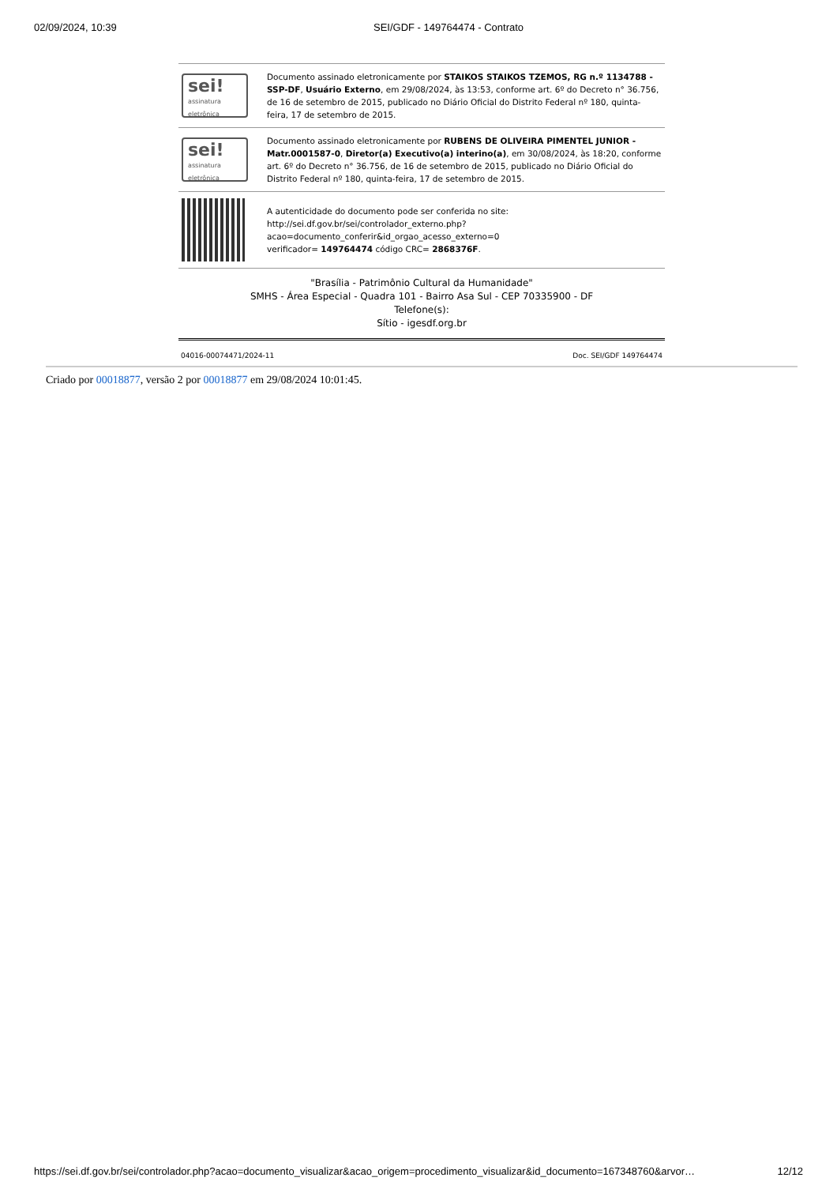02/09/2024, 10:39 SEI/GDF - 149764474 - Contrato
| sei! assinatura eletrônica | Documento assinado eletronicamente por STAIKOS STAIKOS TZEMOS, RG n.º 1134788 - SSP-DF , Usuário Externo , em 29/08/2024, às 13:53, conforme art. 6º do Decreto n° 36.756, de 16 de setembro de 2015, publicado no Diário Oficial do Distrito Federal nº 180, quinta-feira, 17 de setembro de 2015. |
| sei! assinatura eletrônica | Documento assinado eletronicamente por RUBENS DE OLIVEIRA PIMENTEL JUNIOR - Matr.0001587-0 , Diretor(a) Executivo(a) interino(a) , em 30/08/2024, às 18:20, conforme art. 6º do Decreto n° 36.756, de 16 de setembro de 2015, publicado no Diário Oficial do Distrito Federal nº 180, quinta-feira, 17 de setembro de 2015. |
| | A autenticidade do documento pode ser conferida no site: http://sei.df.gov.br/sei/controlador_externo.php? acao=documento_conferir&id_orgao_acesso_externo=0 verificador= 149764474 código CRC= 2868376F . |
"Brasília - Patrimônio Cultural da Humanidade"
SMHS - Área Especial - Quadra 101 - Bairro Asa Sul - CEP 70335900 - DF
Telefone(s):
Sítio - igesdf.org.br
04016-00074471/2024-11 Doc. SEI/GDF 149764474
Criado por 00018877, versão 2 por 00018877 em 29/08/2024 10:01:45.
https://sei.df.gov.br/sei/controlador.php?acao=documento_visualizar&acao_origem=procedimento_visualizar&id_documento=167348760&arvor… 12/12